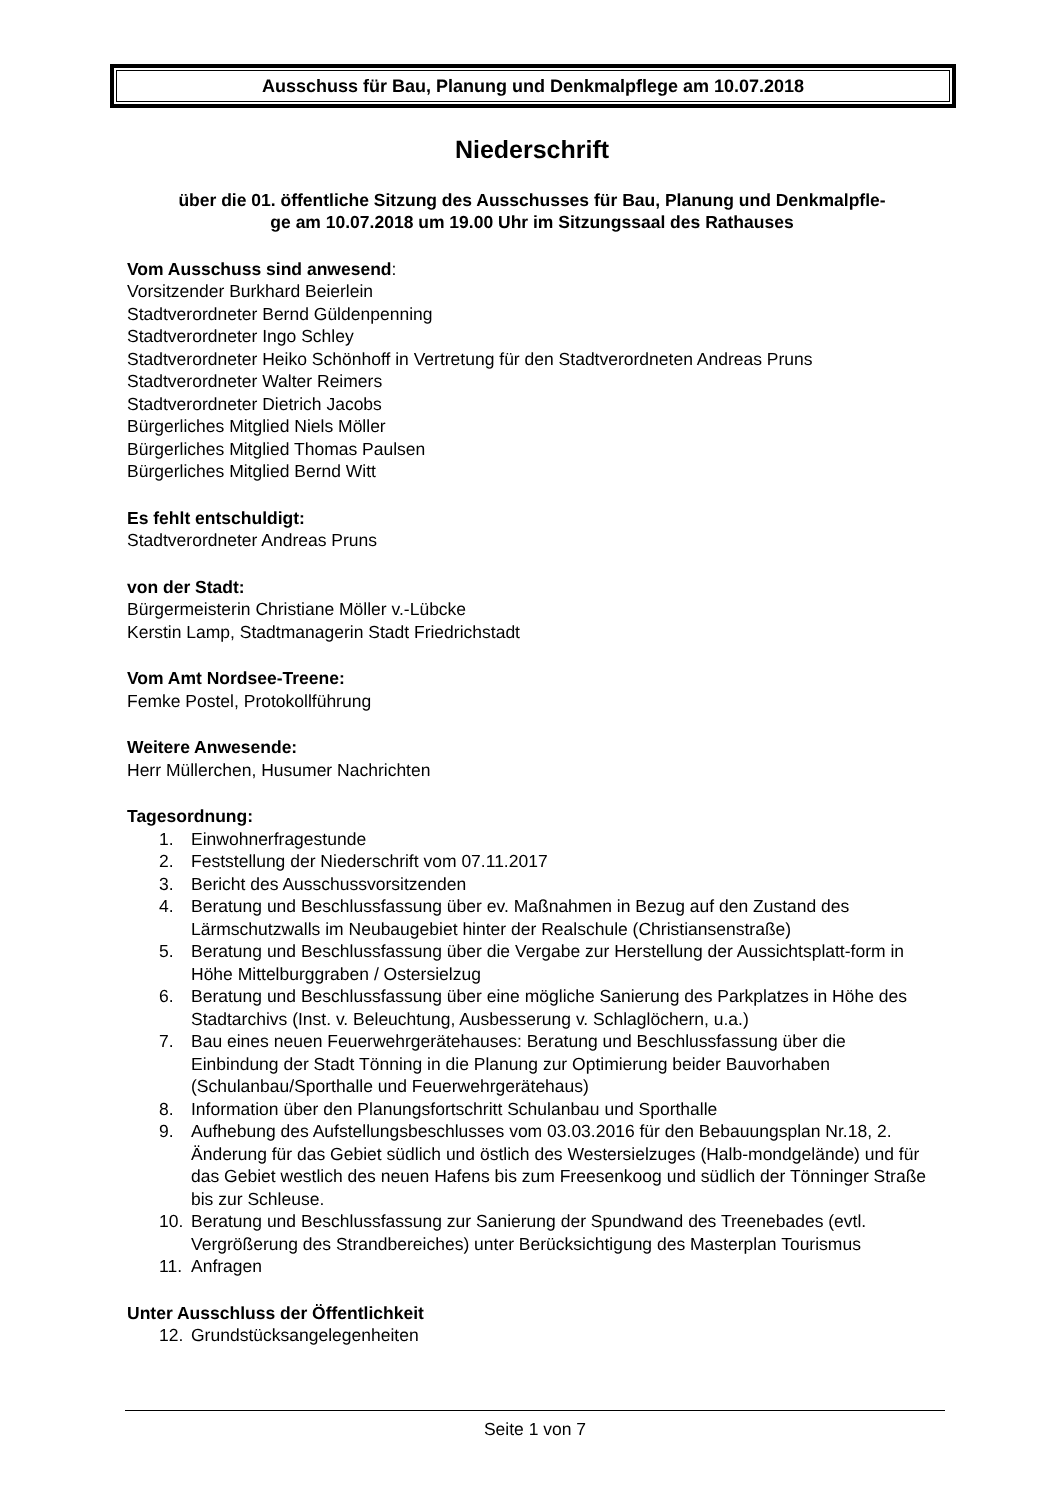Ausschuss für Bau, Planung und Denkmalpflege am 10.07.2018
Niederschrift
über die 01. öffentliche Sitzung des Ausschusses für Bau, Planung und Denkmalpfle-
ge am 10.07.2018 um 19.00 Uhr im Sitzungssaal des Rathauses
Vom Ausschuss sind anwesend:
Vorsitzender Burkhard Beierlein
Stadtverordneter Bernd Güldenpenning
Stadtverordneter Ingo Schley
Stadtverordneter Heiko Schönhoff in Vertretung für den Stadtverordneten Andreas Pruns
Stadtverordneter Walter Reimers
Stadtverordneter Dietrich Jacobs
Bürgerliches Mitglied Niels Möller
Bürgerliches Mitglied Thomas Paulsen
Bürgerliches Mitglied Bernd Witt
Es fehlt entschuldigt:
Stadtverordneter Andreas Pruns
von der Stadt:
Bürgermeisterin Christiane Möller v.-Lübcke
Kerstin Lamp, Stadtmanagerin Stadt Friedrichstadt
Vom Amt Nordsee-Treene:
Femke Postel, Protokollführung
Weitere Anwesende:
Herr Müllerchen, Husumer Nachrichten
Tagesordnung:
1. Einwohnerfragestunde
2. Feststellung der Niederschrift vom 07.11.2017
3. Bericht des Ausschussvorsitzenden
4. Beratung und Beschlussfassung über ev. Maßnahmen in Bezug auf den Zustand des Lärmschutzwalls im Neubaugebiet hinter der Realschule (Christiansenstraße)
5. Beratung und Beschlussfassung über die Vergabe zur Herstellung der Aussichtsplatt-form in Höhe Mittelburggraben / Ostersielzug
6. Beratung und Beschlussfassung über eine mögliche Sanierung des Parkplatzes in Höhe des Stadtarchivs (Inst. v. Beleuchtung, Ausbesserung v. Schlaglöchern, u.a.)
7. Bau eines neuen Feuerwehrgerätehauses: Beratung und Beschlussfassung über die Einbindung der Stadt Tönning in die Planung zur Optimierung beider Bauvorhaben (Schulanbau/Sporthalle und Feuerwehrgerätehaus)
8. Information über den Planungsfortschritt Schulanbau und Sporthalle
9. Aufhebung des Aufstellungsbeschlusses vom 03.03.2016 für den Bebauungsplan Nr.18, 2. Änderung für das Gebiet südlich und östlich des Westersielzuges (Halb-mondgelände) und für das Gebiet westlich des neuen Hafens bis zum Freesenkoog und südlich der Tönninger Straße bis zur Schleuse.
10. Beratung und Beschlussfassung zur Sanierung der Spundwand des Treenebades (evtl. Vergrößerung des Strandbereiches) unter Berücksichtigung des Masterplan Tourismus
11. Anfragen
Unter Ausschluss der Öffentlichkeit
12. Grundstücksangelegenheiten
Seite 1 von 7